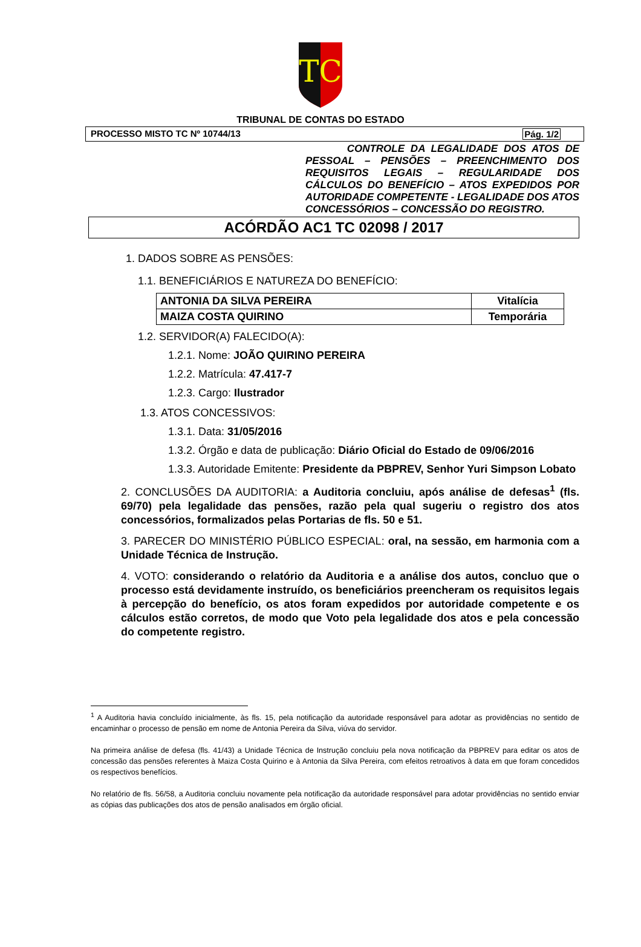TC
TRIBUNAL DE CONTAS DO ESTADO
PROCESSO MISTO TC Nº 10744/13 Pág. 1/2
CONTROLE DA LEGALIDADE DOS ATOS DE PESSOAL – PENSÕES – PREENCHIMENTO DOS REQUISITOS LEGAIS – REGULARIDADE DOS CÁLCULOS DO BENEFÍCIO – ATOS EXPEDIDOS POR AUTORIDADE COMPETENTE - LEGALIDADE DOS ATOS CONCESSÓRIOS – CONCESSÃO DO REGISTRO.
ACÓRDÃO AC1 TC 02098 / 2017
1. DADOS SOBRE AS PENSÕES:
1.1. BENEFICIÁRIOS E NATUREZA DO BENEFÍCIO:
| ANTONIA DA SILVA PEREIRA | Vitalícia |
| MAIZA COSTA QUIRINO | Temporária |
1.2. SERVIDOR(A) FALECIDO(A):
1.2.1. Nome: JOÃO QUIRINO PEREIRA
1.2.2. Matrícula: 47.417-7
1.2.3. Cargo: Ilustrador
1.3. ATOS CONCESSIVOS:
1.3.1. Data: 31/05/2016
1.3.2. Órgão e data de publicação: Diário Oficial do Estado de 09/06/2016
1.3.3. Autoridade Emitente: Presidente da PBPREV, Senhor Yuri Simpson Lobato
2. CONCLUSÕES DA AUDITORIA: a Auditoria concluiu, após análise de defesas<sup>1</sup> (fls. 69/70) pela legalidade das pensões, razão pela qual sugeriu o registro dos atos concessórios, formalizados pelas Portarias de fls. 50 e 51.
3. PARECER DO MINISTÉRIO PÚBLICO ESPECIAL: oral, na sessão, em harmonia com a Unidade Técnica de Instrução.
4. VOTO: considerando o relatório da Auditoria e a análise dos autos, concluo que o processo está devidamente instruído, os beneficiários preencheram os requisitos legais à percepção do benefício, os atos foram expedidos por autoridade competente e os cálculos estão corretos, de modo que Voto pela legalidade dos atos e pela concessão do competente registro.
<sup>1</sup> A Auditoria havia concluído inicialmente, às fls. 15, pela notificação da autoridade responsável para adotar as providências no sentido de encaminhar o processo de pensão em nome de Antonia Pereira da Silva, viúva do servidor.
Na primeira análise de defesa (fls. 41/43) a Unidade Técnica de Instrução concluiu pela nova notificação da PBPREV para editar os atos de concessão das pensões referentes à Maiza Costa Quirino e à Antonia da Silva Pereira, com efeitos retroativos à data em que foram concedidos os respectivos benefícios.
No relatório de fls. 56/58, a Auditoria concluiu novamente pela notificação da autoridade responsável para adotar providências no sentido enviar as cópias das publicações dos atos de pensão analisados em órgão oficial.